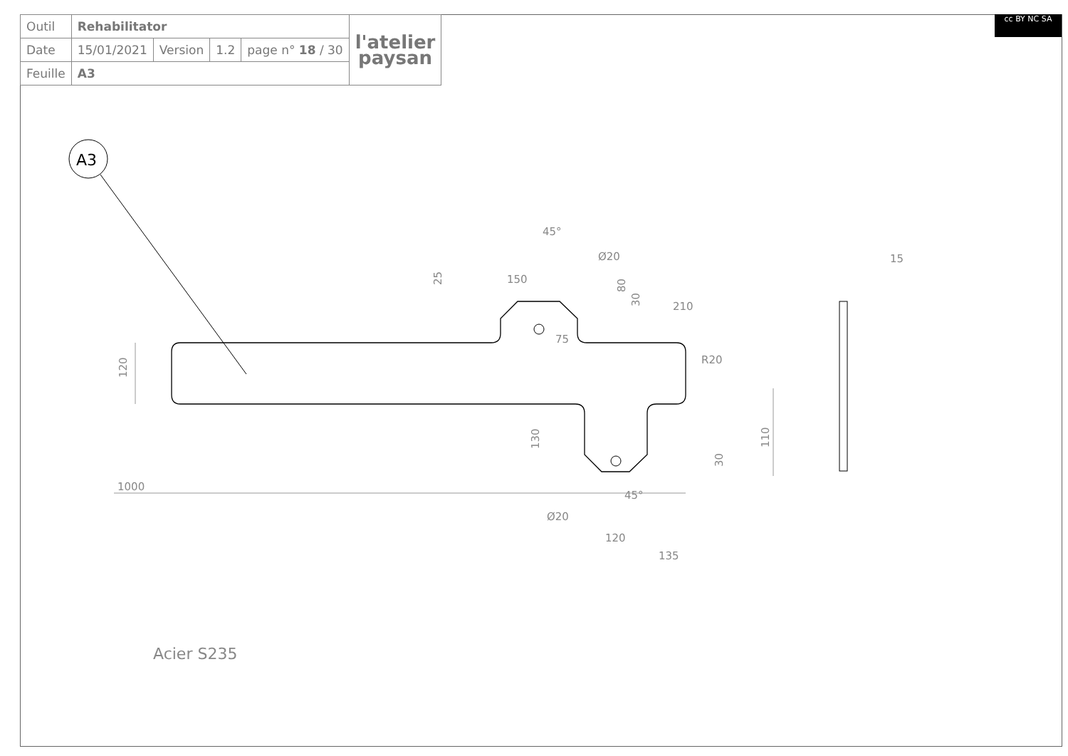| Outil | Rehabilitator | | | | | l'atelier paysan |
| Date | 15/01/2021 | Version | 1.2 | page n° 18 / 30 | | |
| Feuille | A3 | | | | | |
cc BY NC SA
A3
1000
120
150
75
210
15
110
130
120
135
25
80
30
30
45°
45°
R20
Ø20
Ø20
Acier S235